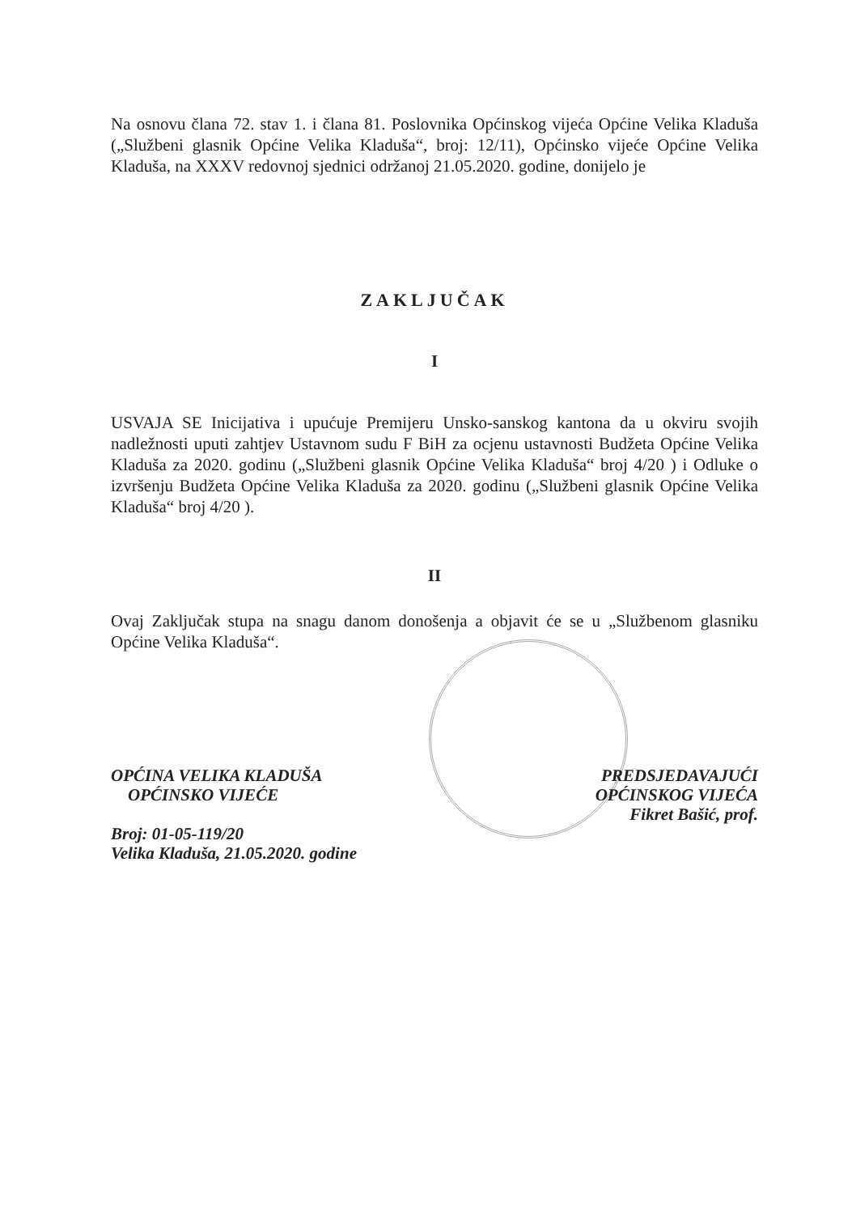Na osnovu člana 72. stav 1. i člana 81. Poslovnika Općinskog vijeća Općine Velika Kladuša („Službeni glasnik Općine Velika Kladuša“, broj: 12/11), Općinsko vijeće Općine Velika Kladuša, na XXXV redovnoj sjednici održanoj 21.05.2020. godine, donijelo je
ZAKLJUČAK
I
USVAJA SE Inicijativa i upućuje Premijeru Unsko-sanskog kantona da u okviru svojih nadležnosti uputi zahtjev Ustavnom sudu F BiH za ocjenu ustavnosti Budžeta Općine Velika Kladuša za 2020. godinu („Službeni glasnik Općine Velika Kladuša“ broj 4/20 ) i Odluke o izvršenju Budžeta Općine Velika Kladuša za 2020. godinu („Službeni glasnik Općine Velika Kladuša“ broj 4/20 ).
II
Ovaj Zaključak stupa na snagu danom donošenja a objavit će se u „Službenom glasniku Općine Velika Kladuša“.
OPĆINA VELIKA KLADUŠA
OPĆINSKO VIJEĆE
Broj: 01-05-119/20
Velika Kladuša, 21.05.2020. godine
PREDSJEDAVAJUĆI
OPĆINSKOG VIJEĆA
Fikret Bašić, prof.